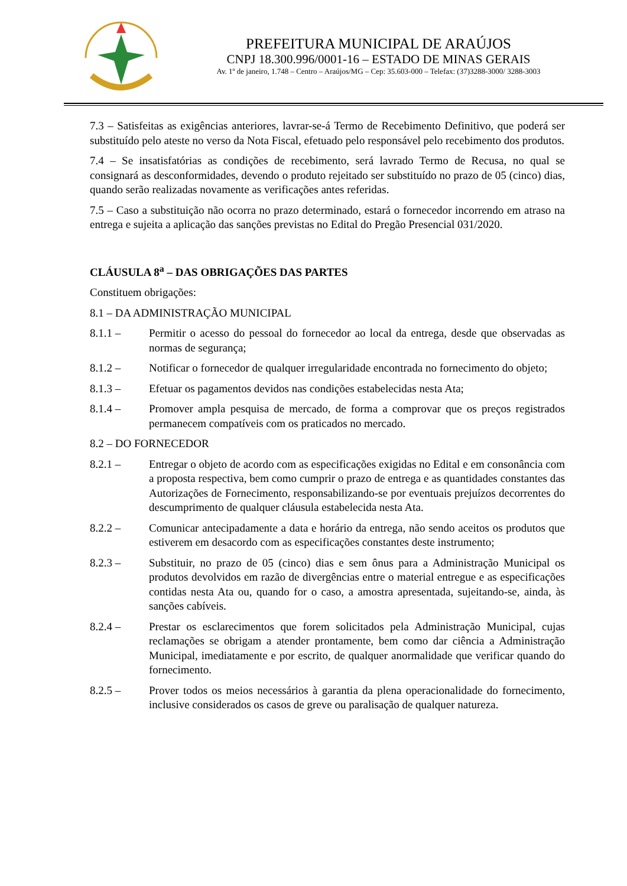PREFEITURA MUNICIPAL DE ARAÚJOS
CNPJ 18.300.996/0001-16 – ESTADO DE MINAS GERAIS
Av. 1º de janeiro, 1.748 – Centro – Araújos/MG – Cep: 35.603-000 – Telefax: (37)3288-3000/ 3288-3003
7.3 – Satisfeitas as exigências anteriores, lavrar-se-á Termo de Recebimento Definitivo, que poderá ser substituído pelo ateste no verso da Nota Fiscal, efetuado pelo responsável pelo recebimento dos produtos.
7.4 – Se insatisfatórias as condições de recebimento, será lavrado Termo de Recusa, no qual se consignará as desconformidades, devendo o produto rejeitado ser substituído no prazo de 05 (cinco) dias, quando serão realizadas novamente as verificações antes referidas.
7.5 – Caso a substituição não ocorra no prazo determinado, estará o fornecedor incorrendo em atraso na entrega e sujeita a aplicação das sanções previstas no Edital do Pregão Presencial 031/2020.
CLÁUSULA 8<sup>a</sup> – DAS OBRIGAÇÕES DAS PARTES
Constituem obrigações:
8.1 – DA ADMINISTRAÇÃO MUNICIPAL
8.1.1 – Permitir o acesso do pessoal do fornecedor ao local da entrega, desde que observadas as normas de segurança;
8.1.2 – Notificar o fornecedor de qualquer irregularidade encontrada no fornecimento do objeto;
8.1.3 – Efetuar os pagamentos devidos nas condições estabelecidas nesta Ata;
8.1.4 – Promover ampla pesquisa de mercado, de forma a comprovar que os preços registrados permanecem compatíveis com os praticados no mercado.
8.2 – DO FORNECEDOR
8.2.1 – Entregar o objeto de acordo com as especificações exigidas no Edital e em consonância com a proposta respectiva, bem como cumprir o prazo de entrega e as quantidades constantes das Autorizações de Fornecimento, responsabilizando-se por eventuais prejuízos decorrentes do descumprimento de qualquer cláusula estabelecida nesta Ata.
8.2.2 – Comunicar antecipadamente a data e horário da entrega, não sendo aceitos os produtos que estiverem em desacordo com as especificações constantes deste instrumento;
8.2.3 – Substituir, no prazo de 05 (cinco) dias e sem ônus para a Administração Municipal os produtos devolvidos em razão de divergências entre o material entregue e as especificações contidas nesta Ata ou, quando for o caso, a amostra apresentada, sujeitando-se, ainda, às sanções cabíveis.
8.2.4 – Prestar os esclarecimentos que forem solicitados pela Administração Municipal, cujas reclamações se obrigam a atender prontamente, bem como dar ciência a Administração Municipal, imediatamente e por escrito, de qualquer anormalidade que verificar quando do fornecimento.
8.2.5 – Prover todos os meios necessários à garantia da plena operacionalidade do fornecimento, inclusive considerados os casos de greve ou paralisação de qualquer natureza.